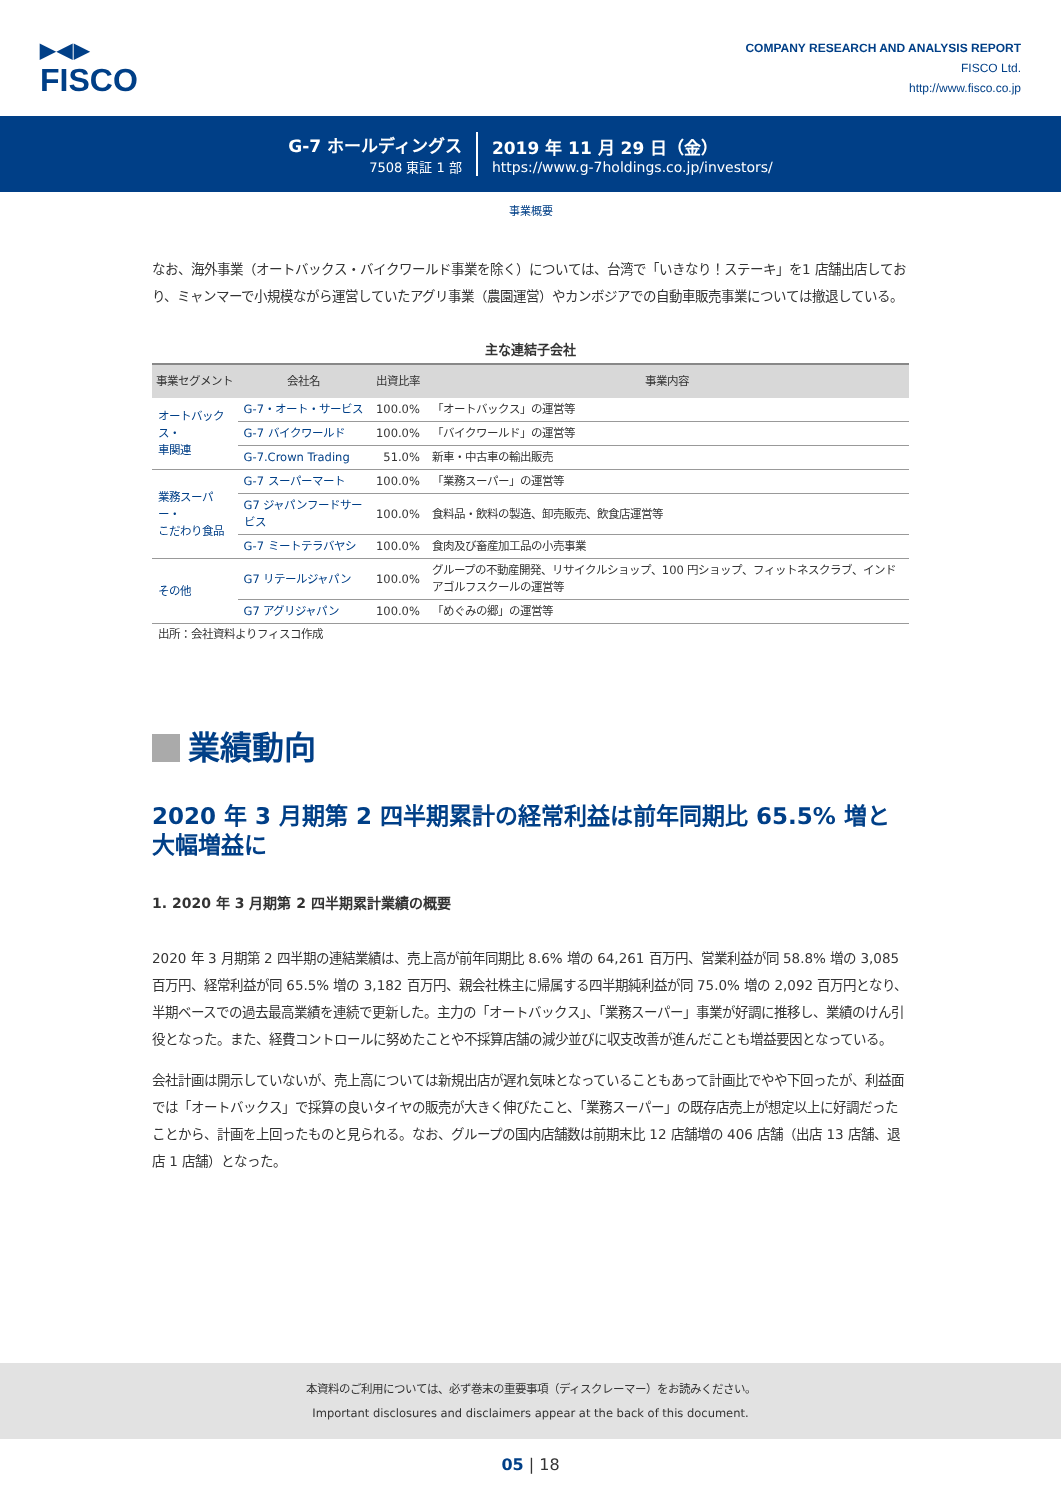▶◀▶
FISCO
COMPANY RESEARCH AND ANALYSIS REPORT
FISCO Ltd.
http://www.fisco.co.jp
G-7 ホールディングス
7508 東証 1 部
2019 年 11 月 29 日（金）
https://www.g-7holdings.co.jp/investors/
事業概要
なお、海外事業（オートバックス・バイクワールド事業を除く）については、台湾で「いきなり！ステーキ」を1 店舗出店しており、ミャンマーで小規模ながら運営していたアグリ事業（農園運営）やカンボジアでの自動車販売事業については撤退している。
主な連結子会社
| 事業セグメント | 会社名 | 出資比率 | 事業内容 |
| --- | --- | --- | --- |
| オートバックス・ 車関連 | G-7・オート・サービス | 100.0% | 「オートバックス」の運営等 |
| | G-7 バイクワールド | 100.0% | 「バイクワールド」の運営等 |
| | G-7.Crown Trading | 51.0% | 新車・中古車の輸出販売 |
| 業務スーパー・ こだわり食品 | G-7 スーパーマート | 100.0% | 「業務スーパー」の運営等 |
| | G7 ジャパンフードサービス | 100.0% | 食料品・飲料の製造、卸売販売、飲食店運営等 |
| | G-7 ミートテラバヤシ | 100.0% | 食肉及び畜産加工品の小売事業 |
| その他 | G7 リテールジャパン | 100.0% | グループの不動産開発、リサイクルショップ、100 円ショップ、フィットネスクラブ、インドアゴルフスクールの運営等 |
| | G7 アグリジャパン | 100.0% | 「めぐみの郷」の運営等 |
出所：会社資料よりフィスコ作成
業績動向
2020 年 3 月期第 2 四半期累計の経常利益は前年同期比 65.5% 増と大幅増益に
1. 2020 年 3 月期第 2 四半期累計業績の概要
2020 年 3 月期第 2 四半期の連結業績は、売上高が前年同期比 8.6% 増の 64,261 百万円、営業利益が同 58.8% 増の 3,085 百万円、経常利益が同 65.5% 増の 3,182 百万円、親会社株主に帰属する四半期純利益が同 75.0% 増の 2,092 百万円となり、半期ベースでの過去最高業績を連続で更新した。主力の「オートバックス」、「業務スーパー」事業が好調に推移し、業績のけん引役となった。また、経費コントロールに努めたことや不採算店舗の減少並びに収支改善が進んだことも増益要因となっている。
会社計画は開示していないが、売上高については新規出店が遅れ気味となっていることもあって計画比でやや下回ったが、利益面では「オートバックス」で採算の良いタイヤの販売が大きく伸びたこと、「業務スーパー」の既存店売上が想定以上に好調だったことから、計画を上回ったものと見られる。なお、グループの国内店舗数は前期末比 12 店舗増の 406 店舗（出店 13 店舗、退店 1 店舗）となった。
本資料のご利用については、必ず巻末の重要事項（ディスクレーマー）をお読みください。
Important disclosures and disclaimers appear at the back of this document.
05 | 18